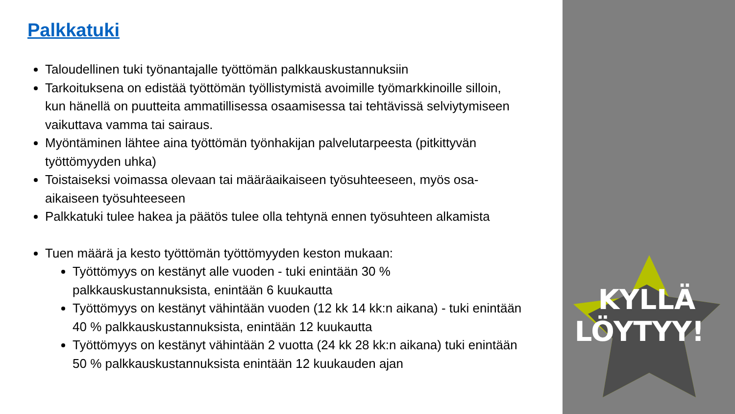Palkkatuki
Taloudellinen tuki työnantajalle työttömän palkkauskustannuksiin
Tarkoituksena on edistää työttömän työllistymistä avoimille työmarkkinoille silloin, kun hänellä on puutteita ammatillisessa osaamisessa tai tehtävissä selviytymiseen vaikuttava vamma tai sairaus.
Myöntäminen lähtee aina työttömän työnhakijan palvelutarpeesta (pitkittyvän työttömyyden uhka)
Toistaiseksi voimassa olevaan tai määräaikaiseen työsuhteeseen, myös osa-aikaiseen työsuhteeseen
Palkkatuki tulee hakea ja päätös tulee olla tehtynä ennen työsuhteen alkamista
Tuen määrä ja kesto työttömän työttömyyden keston mukaan:
Työttömyys on kestänyt alle vuoden - tuki enintään 30 % palkkauskustannuksista, enintään 6 kuukautta
Työttömyys on kestänyt vähintään vuoden (12 kk 14 kk:n aikana) - tuki enintään 40 % palkkauskustannuksista, enintään 12 kuukautta
Työttömyys on kestänyt vähintään 2 vuotta (24 kk 28 kk:n aikana) tuki enintään 50 % palkkauskustannuksista enintään 12 kuukauden ajan
KYLLÄ
LÖYTYY!